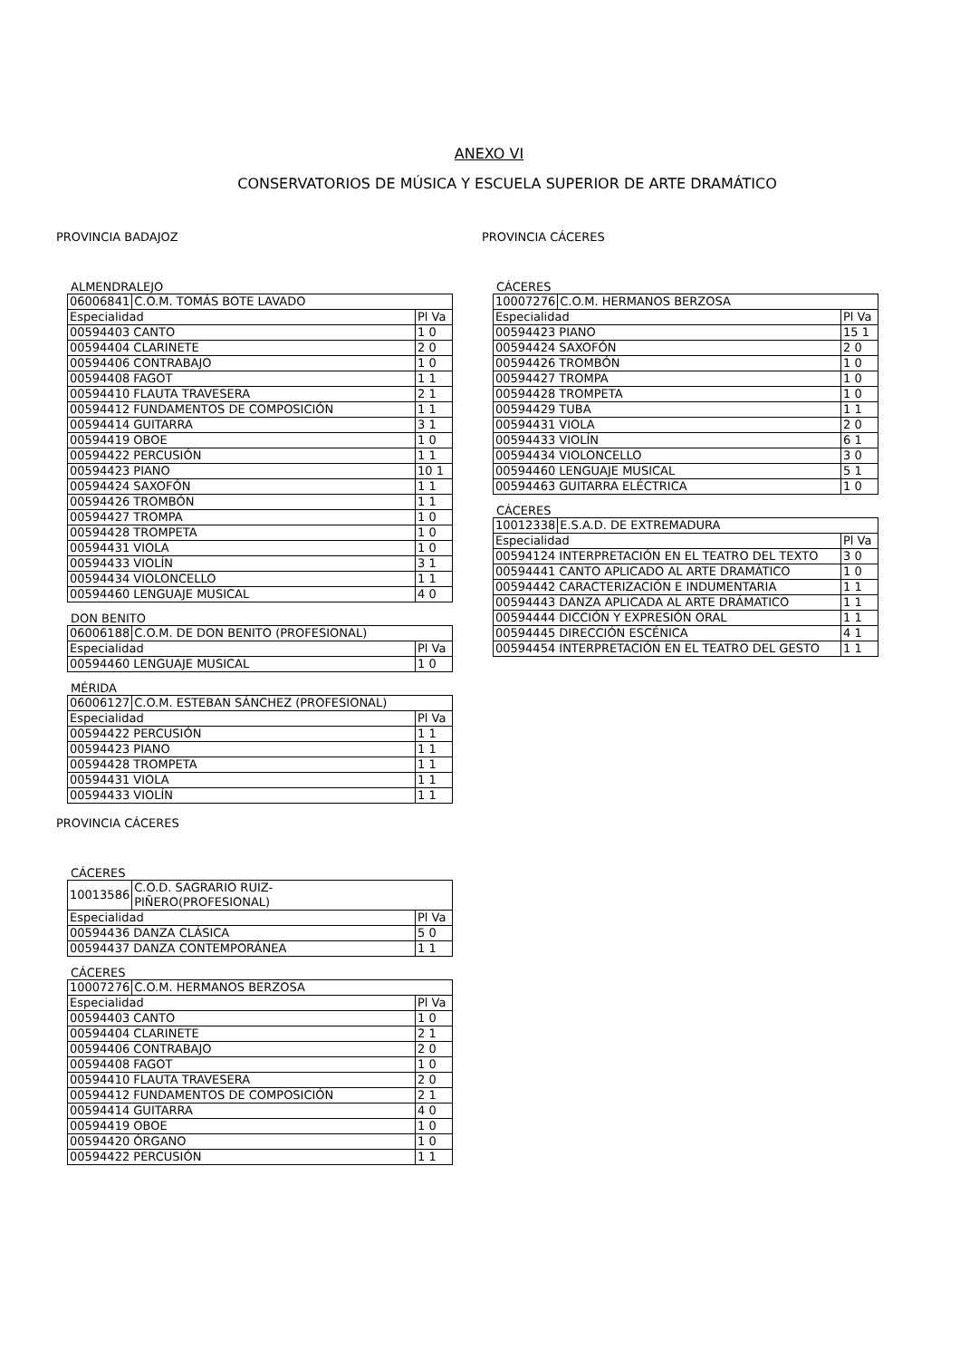ANEXO VI
CONSERVATORIOS DE MÚSICA Y ESCUELA SUPERIOR DE ARTE DRAMÁTICO
PROVINCIA BADAJOZ
ALMENDRALEJO
| 06006841 | C.O.M. TOMÁS BOTE LAVADO | |
| Especialidad | | Pl Va |
| 00594403 CANTO | | 1 0 |
| 00594404 CLARINETE | | 2 0 |
| 00594406 CONTRABAJO | | 1 0 |
| 00594408 FAGOT | | 1 1 |
| 00594410 FLAUTA TRAVESERA | | 2 1 |
| 00594412 FUNDAMENTOS DE COMPOSICIÓN | | 1 1 |
| 00594414 GUITARRA | | 3 1 |
| 00594419 OBOE | | 1 0 |
| 00594422 PERCUSIÓN | | 1 1 |
| 00594423 PIANO | | 10 1 |
| 00594424 SAXOFÓN | | 1 1 |
| 00594426 TROMBÓN | | 1 1 |
| 00594427 TROMPA | | 1 0 |
| 00594428 TROMPETA | | 1 0 |
| 00594431 VIOLA | | 1 0 |
| 00594433 VIOLÍN | | 3 1 |
| 00594434 VIOLONCELLO | | 1 1 |
| 00594460 LENGUAJE MUSICAL | | 4 0 |
DON BENITO
| 06006188 | C.O.M. DE DON BENITO (PROFESIONAL) | |
| Especialidad | | Pl Va |
| 00594460 LENGUAJE MUSICAL | | 1 0 |
MÉRIDA
| 06006127 | C.O.M. ESTEBAN SÁNCHEZ (PROFESIONAL) | |
| Especialidad | | Pl Va |
| 00594422 PERCUSIÓN | | 1 1 |
| 00594423 PIANO | | 1 1 |
| 00594428 TROMPETA | | 1 1 |
| 00594431 VIOLA | | 1 1 |
| 00594433 VIOLÍN | | 1 1 |
PROVINCIA CÁCERES
CÁCERES
| 10013586 | C.O.D. SAGRARIO RUIZ- PIÑERO(PROFESIONAL) | |
| Especialidad | | Pl Va |
| 00594436 DANZA CLÁSICA | | 5 0 |
| 00594437 DANZA CONTEMPORÁNEA | | 1 1 |
CÁCERES
| 10007276 | C.O.M. HERMANOS BERZOSA | |
| Especialidad | | Pl Va |
| 00594403 CANTO | | 1 0 |
| 00594404 CLARINETE | | 2 1 |
| 00594406 CONTRABAJO | | 2 0 |
| 00594408 FAGOT | | 1 0 |
| 00594410 FLAUTA TRAVESERA | | 2 0 |
| 00594412 FUNDAMENTOS DE COMPOSICIÓN | | 2 1 |
| 00594414 GUITARRA | | 4 0 |
| 00594419 OBOE | | 1 0 |
| 00594420 ÓRGANO | | 1 0 |
| 00594422 PERCUSIÓN | | 1 1 |
PROVINCIA CÁCERES
CÁCERES
| 10007276 | C.O.M. HERMANOS BERZOSA | |
| Especialidad | | Pl Va |
| 00594423 PIANO | | 15 1 |
| 00594424 SAXOFÓN | | 2 0 |
| 00594426 TROMBÓN | | 1 0 |
| 00594427 TROMPA | | 1 0 |
| 00594428 TROMPETA | | 1 0 |
| 00594429 TUBA | | 1 1 |
| 00594431 VIOLA | | 2 0 |
| 00594433 VIOLÍN | | 6 1 |
| 00594434 VIOLONCELLO | | 3 0 |
| 00594460 LENGUAJE MUSICAL | | 5 1 |
| 00594463 GUITARRA ELÉCTRICA | | 1 0 |
CÁCERES
| 10012338 | E.S.A.D. DE EXTREMADURA | |
| Especialidad | | Pl Va |
| 00594124 INTERPRETACIÓN EN EL TEATRO DEL TEXTO | | 3 0 |
| 00594441 CANTO APLICADO AL ARTE DRAMÁTICO | | 1 0 |
| 00594442 CARACTERIZACIÓN E INDUMENTARIA | | 1 1 |
| 00594443 DANZA APLICADA AL ARTE DRÁMATICO | | 1 1 |
| 00594444 DICCIÓN Y EXPRESIÓN ORAL | | 1 1 |
| 00594445 DIRECCIÓN ESCÉNICA | | 4 1 |
| 00594454 INTERPRETACIÓN EN EL TEATRO DEL GESTO | | 1 1 |